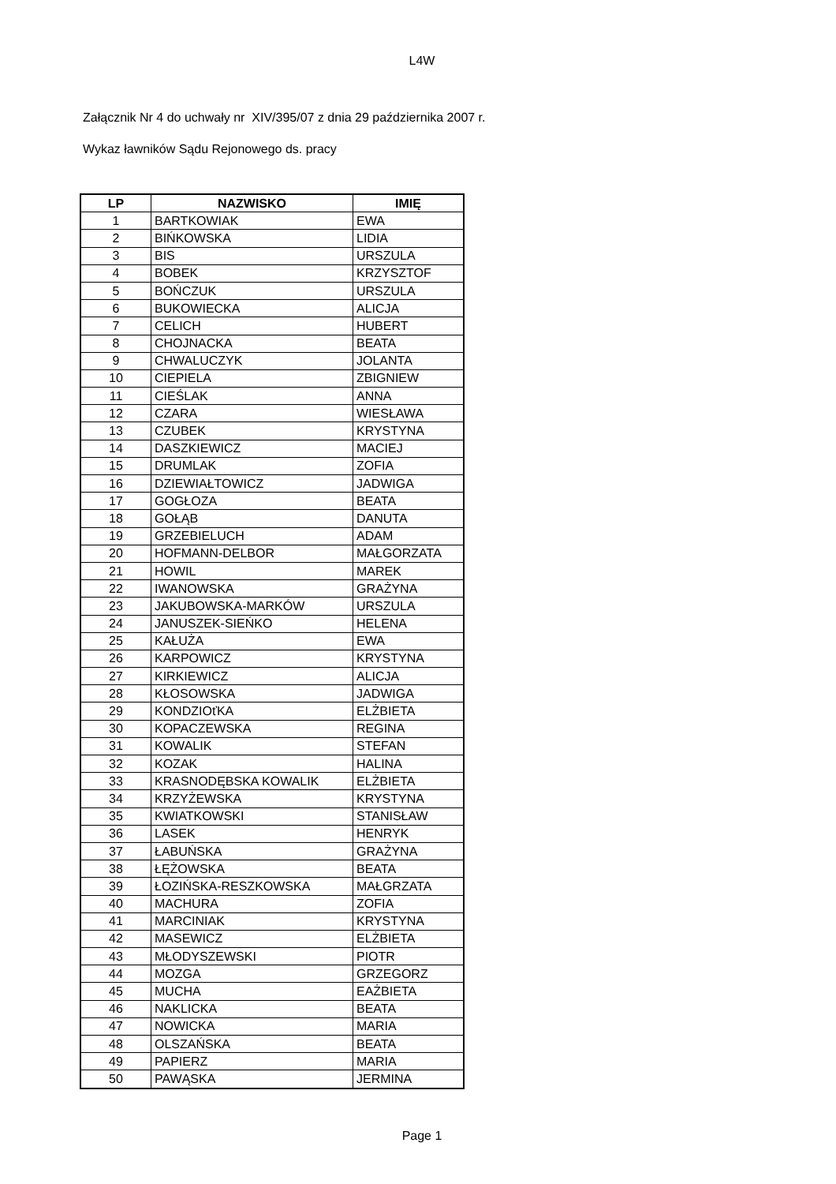L4W
Załącznik Nr 4 do uchwały nr XIV/395/07 z dnia 29 października 2007 r.
Wykaz ławników Sądu Rejonowego ds. pracy
| LP | NAZWISKO | IMIĘ |
| --- | --- | --- |
| 1 | BARTKOWIAK | EWA |
| 2 | BIŃKOWSKA | LIDIA |
| 3 | BIS | URSZULA |
| 4 | BOBEK | KRZYSZTOF |
| 5 | BOŃCZUK | URSZULA |
| 6 | BUKOWIECKA | ALICJA |
| 7 | CELICH | HUBERT |
| 8 | CHOJNACKA | BEATA |
| 9 | CHWALUCZYK | JOLANTA |
| 10 | CIEPIELA | ZBIGNIEW |
| 11 | CIEŚLAK | ANNA |
| 12 | CZARA | WIESŁAWA |
| 13 | CZUBEK | KRYSTYNA |
| 14 | DASZKIEWICZ | MACIEJ |
| 15 | DRUMLAK | ZOFIA |
| 16 | DZIEWIAŁTOWICZ | JADWIGA |
| 17 | GOGŁOZA | BEATA |
| 18 | GOŁĄB | DANUTA |
| 19 | GRZEBIELUCH | ADAM |
| 20 | HOFMANN-DELBOR | MAŁGORZATA |
| 21 | HOWIL | MAREK |
| 22 | IWANOWSKA | GRAŻYNA |
| 23 | JAKUBOWSKA-MARKÓW | URSZULA |
| 24 | JANUSZEK-SIEŃKO | HELENA |
| 25 | KAŁUŻA | EWA |
| 26 | KARPOWICZ | KRYSTYNA |
| 27 | KIRKIEWICZ | ALICJA |
| 28 | KŁOSOWSKA | JADWIGA |
| 29 | KONDZIOťKA | ELŻBIETA |
| 30 | KOPACZEWSKA | REGINA |
| 31 | KOWALIK | STEFAN |
| 32 | KOZAK | HALINA |
| 33 | KRASNODĘBSKA KOWALIK | ELŻBIETA |
| 34 | KRZYŻEWSKA | KRYSTYNA |
| 35 | KWIATKOWSKI | STANISŁAW |
| 36 | LASEK | HENRYK |
| 37 | ŁABUŃSKA | GRAŻYNA |
| 38 | ŁĘŻOWSKA | BEATA |
| 39 | ŁOZIŃSKA-RESZKOWSKA | MAŁGRZATA |
| 40 | MACHURA | ZOFIA |
| 41 | MARCINIAK | KRYSTYNA |
| 42 | MASEWICZ | ELŻBIETA |
| 43 | MŁODYSZEWSKI | PIOTR |
| 44 | MOZGA | GRZEGORZ |
| 45 | MUCHA | EAŻBIETA |
| 46 | NAKLICKA | BEATA |
| 47 | NOWICKA | MARIA |
| 48 | OLSZAŃSKA | BEATA |
| 49 | PAPIERZ | MARIA |
| 50 | PAWĄSKA | JERMINA |
Page 1